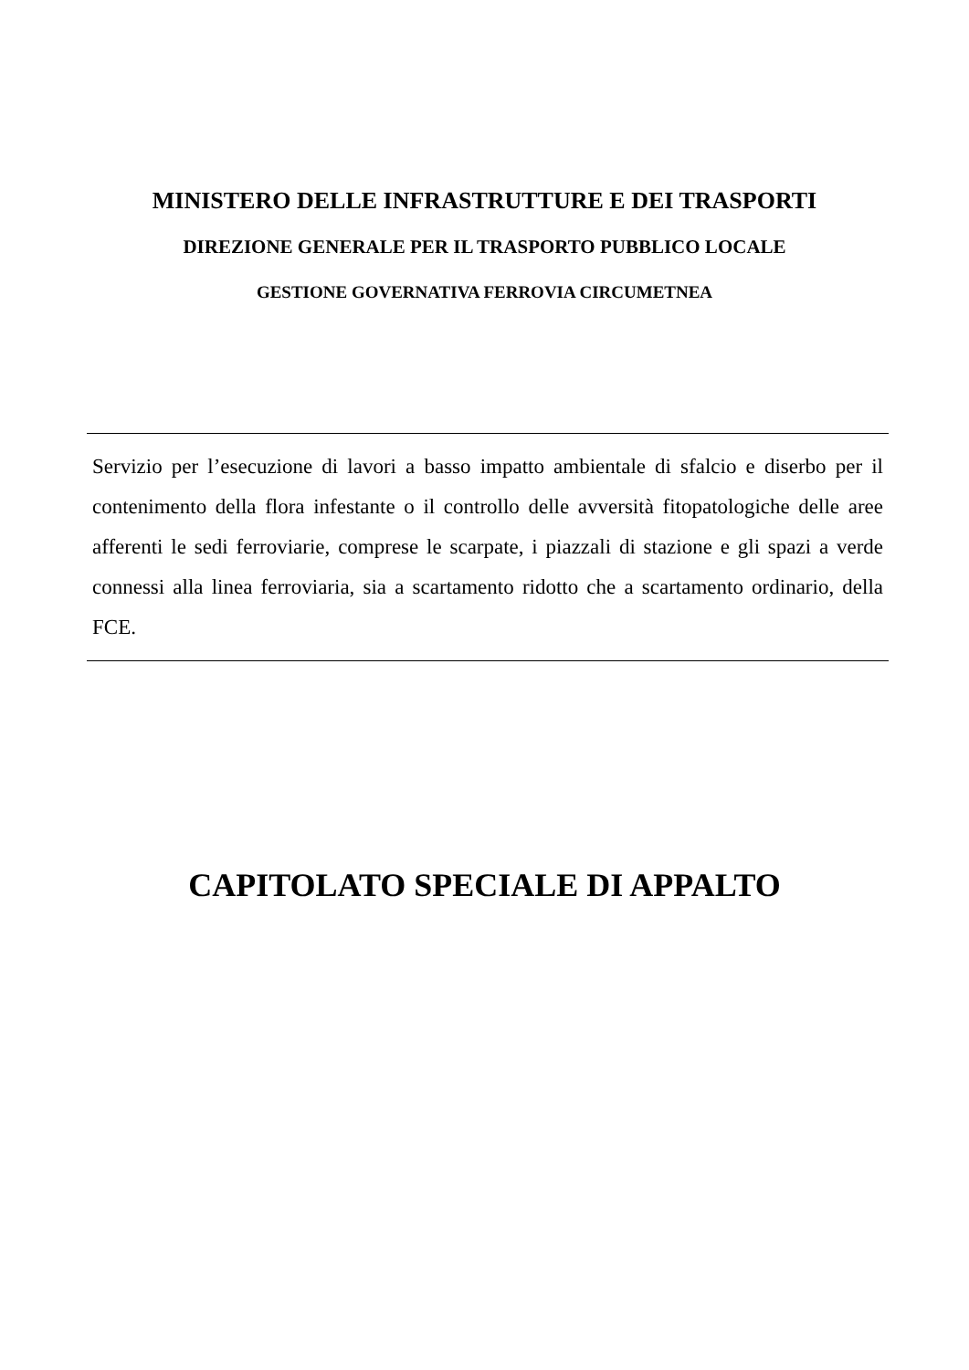MINISTERO DELLE INFRASTRUTTURE E DEI TRASPORTI
DIREZIONE GENERALE PER IL TRASPORTO PUBBLICO LOCALE
GESTIONE GOVERNATIVA FERROVIA CIRCUMETNEA
Servizio per l’esecuzione di lavori a basso impatto ambientale di sfalcio e diserbo per il contenimento della flora infestante o il controllo delle avversità fitopatologiche delle aree afferenti le sedi ferroviarie, comprese le scarpate, i piazzali di stazione e gli spazi a verde connessi alla linea ferroviaria, sia a scartamento ridotto che a scartamento ordinario, della FCE.
CAPITOLATO SPECIALE DI APPALTO